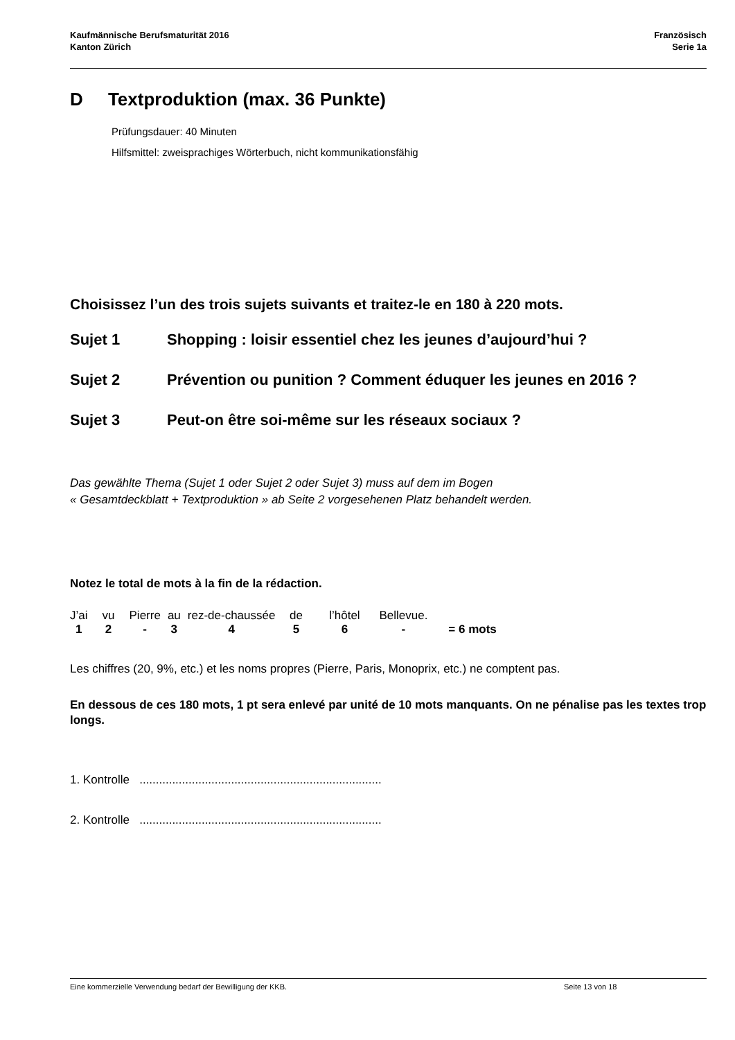Kaufmännische Berufsmaturität 2016
Kanton Zürich
Französisch
Serie 1a
D Textproduktion (max. 36 Punkte)
Prüfungsdauer: 40 Minuten
Hilfsmittel: zweisprachiges Wörterbuch, nicht kommunikationsfähig
Choisissez l’un des trois sujets suivants et traitez-le en 180 à 220 mots.
Sujet 1 Shopping : loisir essentiel chez les jeunes d’aujourd’hui ?
Sujet 2 Prévention ou punition ? Comment éduquer les jeunes en 2016 ?
Sujet 3 Peut-on être soi-même sur les réseaux sociaux ?
Das gewählte Thema (Sujet 1 oder Sujet 2 oder Sujet 3) muss auf dem im Bogen
« Gesamtdeckblatt + Textproduktion » ab Seite 2 vorgesehenen Platz behandelt werden.
Notez le total de mots à la fin de la rédaction.
| J’ai | vu | Pierre | au | rez-de-chaussée | de | l’hôtel | Bellevue. | |
| 1 | 2 | - | 3 | 4 | 5 | 6 | - | = 6 mots |
Les chiffres (20, 9%, etc.) et les noms propres (Pierre, Paris, Monoprix, etc.) ne comptent pas.
En dessous de ces 180 mots, 1 pt sera enlevé par unité de 10 mots manquants. On ne pénalise pas les textes trop longs.
1. Kontrolle ..........................................................................
2. Kontrolle ..........................................................................
Eine kommerzielle Verwendung bedarf der Bewilligung der KKB. Seite 13 von 18